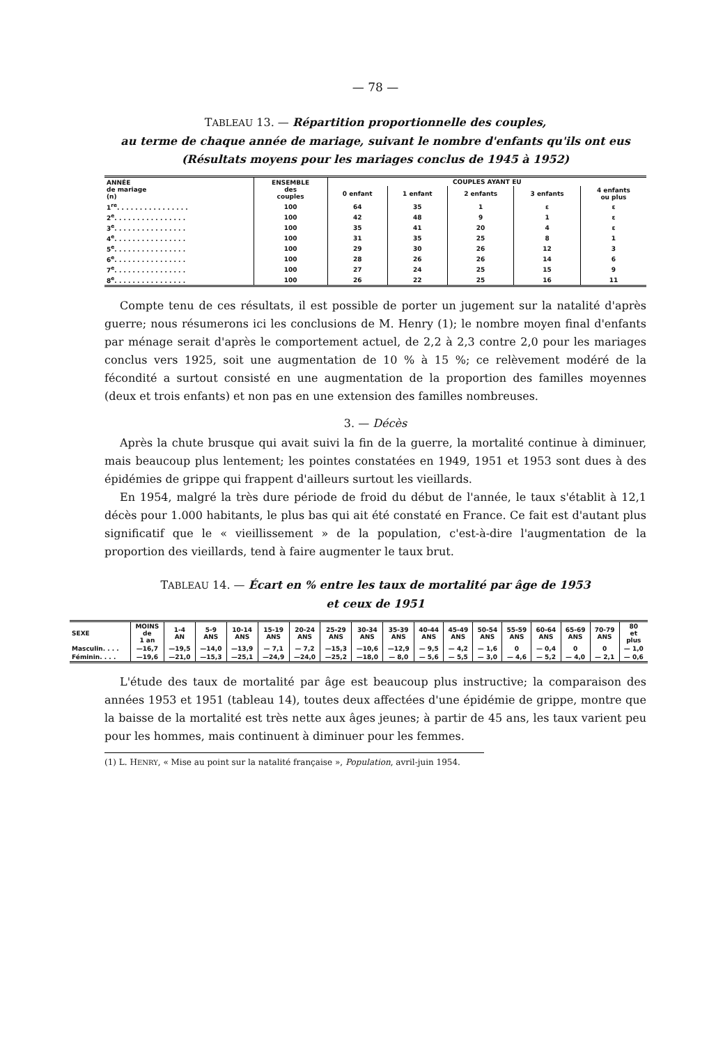— 78 —
TABLEAU 13. — Répartition proportionnelle des couples,
au terme de chaque année de mariage, suivant le nombre d'enfants qu'ils ont eus
(Résultats moyens pour les mariages conclus de 1945 à 1952)
| ANNÉE de mariage (n) | ENSEMBLE des couples | COUPLES AYANT EU | | | | |
| --- | --- | --- | --- | --- | --- | --- |
| | | 0 enfant | 1 enfant | 2 enfants | 3 enfants | 4 enfants ou plus |
| 1<sup>re</sup>. . . . . . . . . . . . . . . . | 100 | 64 | 35 | 1 | ε | ε |
| 2<sup>e</sup>. . . . . . . . . . . . . . . . | 100 | 42 | 48 | 9 | 1 | ε |
| 3<sup>e</sup>. . . . . . . . . . . . . . . . | 100 | 35 | 41 | 20 | 4 | ε |
| 4<sup>e</sup>. . . . . . . . . . . . . . . . | 100 | 31 | 35 | 25 | 8 | 1 |
| 5<sup>e</sup>. . . . . . . . . . . . . . . . | 100 | 29 | 30 | 26 | 12 | 3 |
| 6<sup>e</sup>. . . . . . . . . . . . . . . . | 100 | 28 | 26 | 26 | 14 | 6 |
| 7<sup>e</sup>. . . . . . . . . . . . . . . . | 100 | 27 | 24 | 25 | 15 | 9 |
| 8<sup>e</sup>. . . . . . . . . . . . . . . . | 100 | 26 | 22 | 25 | 16 | 11 |
Compte tenu de ces résultats, il est possible de porter un jugement sur la natalité d'après guerre; nous résumerons ici les conclusions de M. Henry (1); le nombre moyen final d'enfants par ménage serait d'après le comportement actuel, de 2,2 à 2,3 contre 2,0 pour les mariages conclus vers 1925, soit une augmentation de 10 % à 15 %; ce relèvement modéré de la fécondité a surtout consisté en une augmentation de la proportion des familles moyennes (deux et trois enfants) et non pas en une extension des familles nombreuses.
3. — Décès
Après la chute brusque qui avait suivi la fin de la guerre, la mortalité continue à diminuer, mais beaucoup plus lentement; les pointes constatées en 1949, 1951 et 1953 sont dues à des épidémies de grippe qui frappent d'ailleurs surtout les vieillards.
En 1954, malgré la très dure période de froid du début de l'année, le taux s'établit à 12,1 décès pour 1.000 habitants, le plus bas qui ait été constaté en France. Ce fait est d'autant plus significatif que le « vieillissement » de la population, c'est-à-dire l'augmentation de la proportion des vieillards, tend à faire augmenter le taux brut.
TABLEAU 14. — Écart en % entre les taux de mortalité par âge de 1953
et ceux de 1951
| SEXE | MOINS de 1 an | 1-4 AN | 5-9 ANS | 10-14 ANS | 15-19 ANS | 20-24 ANS | 25-29 ANS | 30-34 ANS | 35-39 ANS | 40-44 ANS | 45-49 ANS | 50-54 ANS | 55-59 ANS | 60-64 ANS | 65-69 ANS | 70-79 ANS | 80 et plus |
| --- | --- | --- | --- | --- | --- | --- | --- | --- | --- | --- | --- | --- | --- | --- | --- | --- | --- |
| Masculin. . . . | —16,7 | —19,5 | —14,0 | —13,9 | — 7,1 | — 7,2 | —15,3 | —10,6 | —12,9 | — 9,5 | — 4,2 | — 1,6 | 0 | — 0,4 | 0 | 0 | — 1,0 |
| Féminin. . . . | —19,6 | —21,0 | —15,3 | —25,1 | —24,9 | —24,0 | —25,2 | —18,0 | — 8,0 | — 5,6 | — 5,5 | — 3,0 | — 4,6 | — 5,2 | — 4,0 | — 2,1 | — 0,6 |
L'étude des taux de mortalité par âge est beaucoup plus instructive; la comparaison des années 1953 et 1951 (tableau 14), toutes deux affectées d'une épidémie de grippe, montre que la baisse de la mortalité est très nette aux âges jeunes; à partir de 45 ans, les taux varient peu pour les hommes, mais continuent à diminuer pour les femmes.
(1) L. HENRY, « Mise au point sur la natalité française », Population, avril-juin 1954.